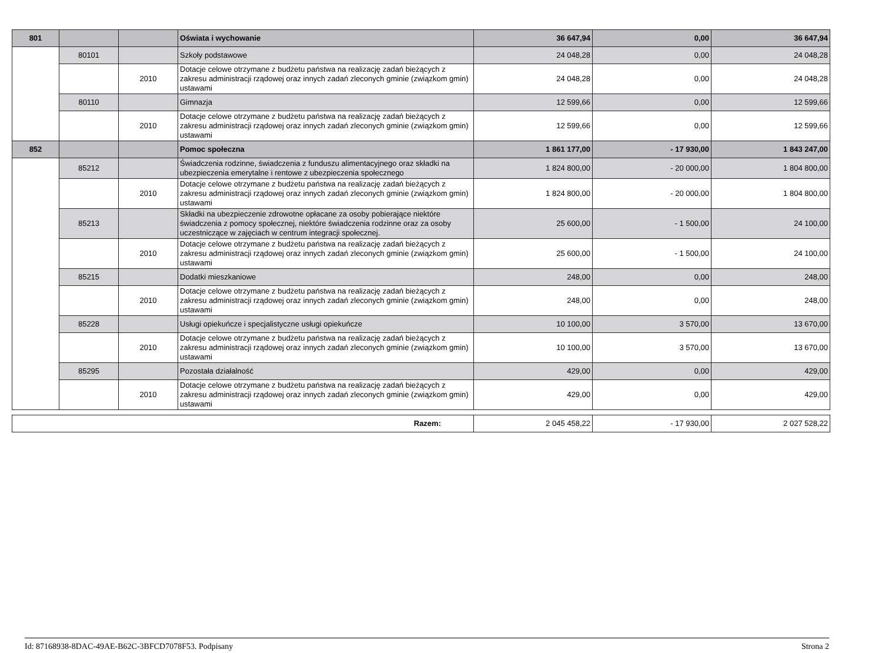| 801 | | | Oświata i wychowanie | 36 647,94 | 0,00 | 36 647,94 |
| | 80101 | | Szkoły podstawowe | 24 048,28 | 0,00 | 24 048,28 |
| | | 2010 | Dotacje celowe otrzymane z budżetu państwa na realizację zadań bieżących z zakresu administracji rządowej oraz innych zadań zleconych gminie (związkom gmin) ustawami | 24 048,28 | 0,00 | 24 048,28 |
| | 80110 | | Gimnazja | 12 599,66 | 0,00 | 12 599,66 |
| | | 2010 | Dotacje celowe otrzymane z budżetu państwa na realizację zadań bieżących z zakresu administracji rządowej oraz innych zadań zleconych gminie (związkom gmin) ustawami | 12 599,66 | 0,00 | 12 599,66 |
| 852 | | | Pomoc społeczna | 1 861 177,00 | - 17 930,00 | 1 843 247,00 |
| | 85212 | | Świadczenia rodzinne, świadczenia z funduszu alimentacyjnego oraz składki na ubezpieczenia emerytalne i rentowe z ubezpieczenia społecznego | 1 824 800,00 | - 20 000,00 | 1 804 800,00 |
| | | 2010 | Dotacje celowe otrzymane z budżetu państwa na realizację zadań bieżących z zakresu administracji rządowej oraz innych zadań zleconych gminie (związkom gmin) ustawami | 1 824 800,00 | - 20 000,00 | 1 804 800,00 |
| | 85213 | | Składki na ubezpieczenie zdrowotne opłacane za osoby pobierające niektóre świadczenia z pomocy społecznej, niektóre świadczenia rodzinne oraz za osoby uczestniczące w zajęciach w centrum integracji społecznej. | 25 600,00 | - 1 500,00 | 24 100,00 |
| | | 2010 | Dotacje celowe otrzymane z budżetu państwa na realizację zadań bieżących z zakresu administracji rządowej oraz innych zadań zleconych gminie (związkom gmin) ustawami | 25 600,00 | - 1 500,00 | 24 100,00 |
| | 85215 | | Dodatki mieszkaniowe | 248,00 | 0,00 | 248,00 |
| | | 2010 | Dotacje celowe otrzymane z budżetu państwa na realizację zadań bieżących z zakresu administracji rządowej oraz innych zadań zleconych gminie (związkom gmin) ustawami | 248,00 | 0,00 | 248,00 |
| | 85228 | | Usługi opiekuńcze i specjalistyczne usługi opiekuńcze | 10 100,00 | 3 570,00 | 13 670,00 |
| | | 2010 | Dotacje celowe otrzymane z budżetu państwa na realizację zadań bieżących z zakresu administracji rządowej oraz innych zadań zleconych gminie (związkom gmin) ustawami | 10 100,00 | 3 570,00 | 13 670,00 |
| | 85295 | | Pozostała działalność | 429,00 | 0,00 | 429,00 |
| | | 2010 | Dotacje celowe otrzymane z budżetu państwa na realizację zadań bieżących z zakresu administracji rządowej oraz innych zadań zleconych gminie (związkom gmin) ustawami | 429,00 | 0,00 | 429,00 |
| Razem: | 2 045 458,22 | - 17 930,00 | 2 027 528,22 |
Id: 87168938-8DAC-49AE-B62C-3BFCD7078F53. Podpisany Strona 2